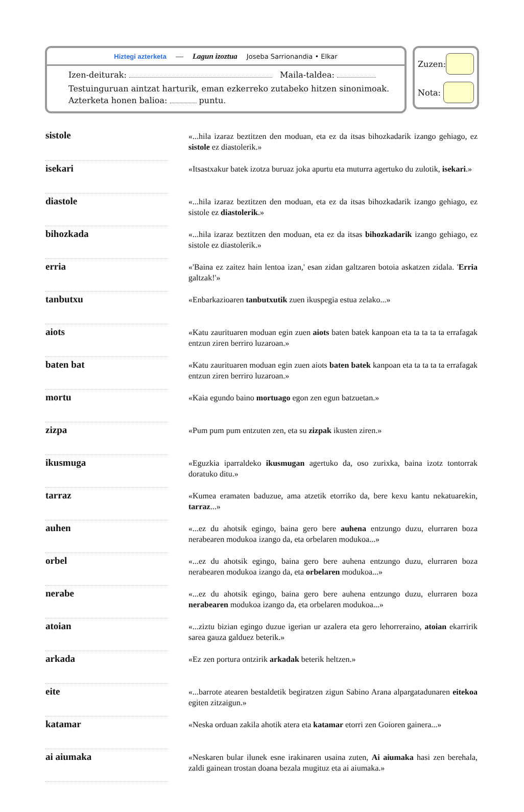Hiztegi azterketa — Lagun izoztua Joseba Sarrionandia • Elkar
Izen-deiturak: Maila-taldea:
Testuinguruan aintzat harturik, eman ezkerreko zutabeko hitzen sinonimoak.
Azterketa honen balioa: puntu.
Zuzen:
Nota:
| sistole | | «...hila izaraz beztitzen den moduan, eta ez da itsas bihozkadarik izango gehiago, ez sistole ez diastolerik.» |
| isekari | | «Itsastxakur batek izotza buruaz joka apurtu eta muturra agertuko du zulotik, isekari .» |
| diastole | | «...hila izaraz beztitzen den moduan, eta ez da itsas bihozkadarik izango gehiago, ez sistole ez diastolerik .» |
| bihozkada | | «...hila izaraz beztitzen den moduan, eta ez da itsas bihozkadarik izango gehiago, ez sistole ez diastolerik.» |
| erria | | «'Baina ez zaitez hain lentoa izan,' esan zidan galtzaren botoia askatzen zidala. ' Erria galtzak!'» |
| tanbutxu | | «Enbarkazioaren tanbutxutik zuen ikuspegia estua zelako...» |
| aiots | | «Katu zaurituaren moduan egin zuen aiots baten batek kanpoan eta ta ta ta ta errafagak entzun ziren berriro luzaroan.» |
| baten bat | | «Katu zaurituaren moduan egin zuen aiots baten batek kanpoan eta ta ta ta ta errafagak entzun ziren berriro luzaroan.» |
| mortu | | «Kaia egundo baino mortuago egon zen egun batzuetan.» |
| zizpa | | «Pum pum pum entzuten zen, eta su zizpak ikusten ziren.» |
| ikusmuga | | «Eguzkia iparraldeko ikusmugan agertuko da, oso zurixka, baina izotz tontorrak doratuko ditu.» |
| tarraz | | «Kumea eramaten baduzue, ama atzetik etorriko da, bere kexu kantu nekatuarekin, tarraz ...» |
| auhen | | «...ez du ahotsik egingo, baina gero bere auhena entzungo duzu, elurraren boza nerabearen modukoa izango da, eta orbelaren modukoa...» |
| orbel | | «...ez du ahotsik egingo, baina gero bere auhena entzungo duzu, elurraren boza nerabearen modukoa izango da, eta orbelaren modukoa...» |
| nerabe | | «...ez du ahotsik egingo, baina gero bere auhena entzungo duzu, elurraren boza nerabearen modukoa izango da, eta orbelaren modukoa...» |
| atoian | | «...ziztu bizian egingo duzue igerian ur azalera eta gero lehorreraino, atoian ekarririk sarea gauza galduez beterik.» |
| arkada | | «Ez zen portura ontzirik arkadak beterik heltzen.» |
| eite | | «...barrote atearen bestaldetik begiratzen zigun Sabino Arana alpargatadunaren eitekoa egiten zitzaigun.» |
| katamar | | «Neska orduan zakila ahotik atera eta katamar etorri zen Goioren gainera...» |
| ai aiumaka | | «Neskaren bular ilunek esne irakinaren usaina zuten, Ai aiumaka hasi zen berehala, zaldi gainean trostan doana bezala mugituz eta ai aiumaka.» |